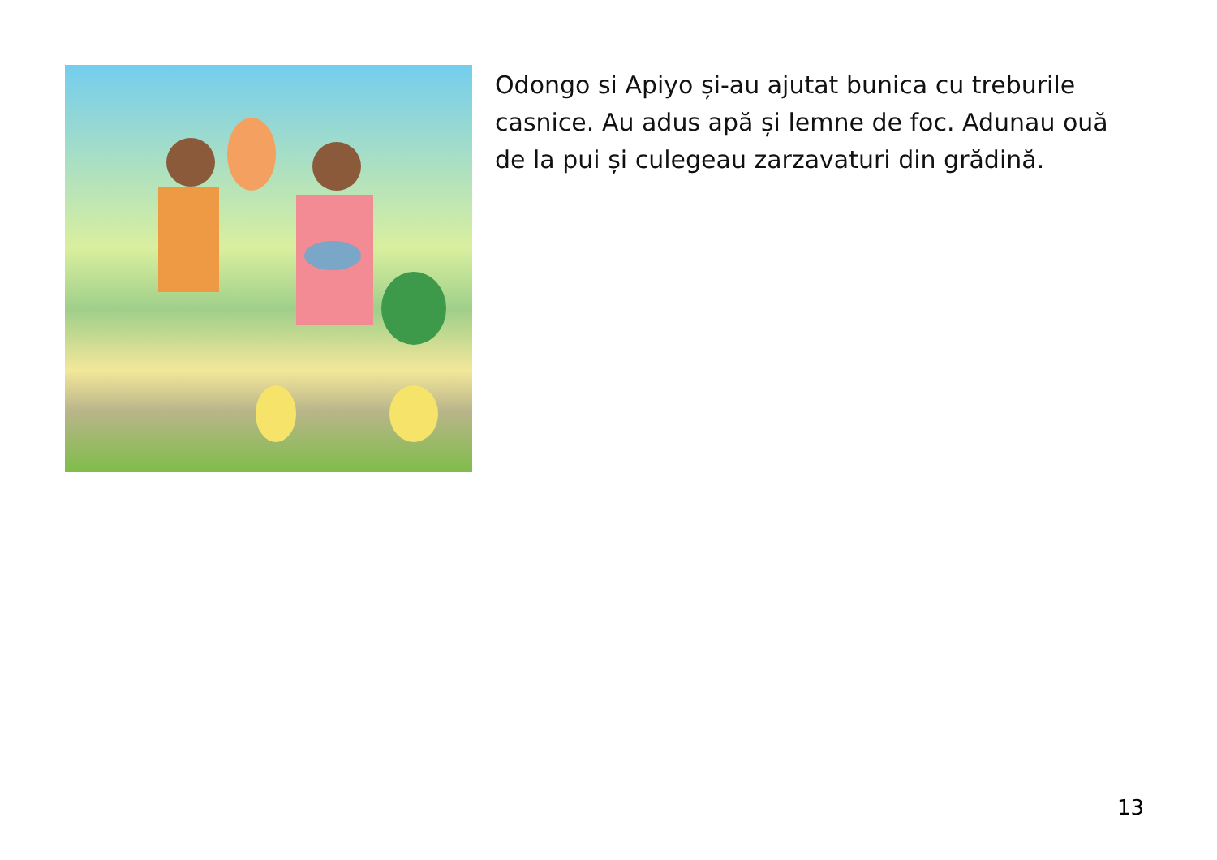Odongo si Apiyo și-au ajutat bunica cu treburile casnice. Au adus apă și lemne de foc. Adunau ouă de la pui și culegeau zarzavaturi din grădină.
13